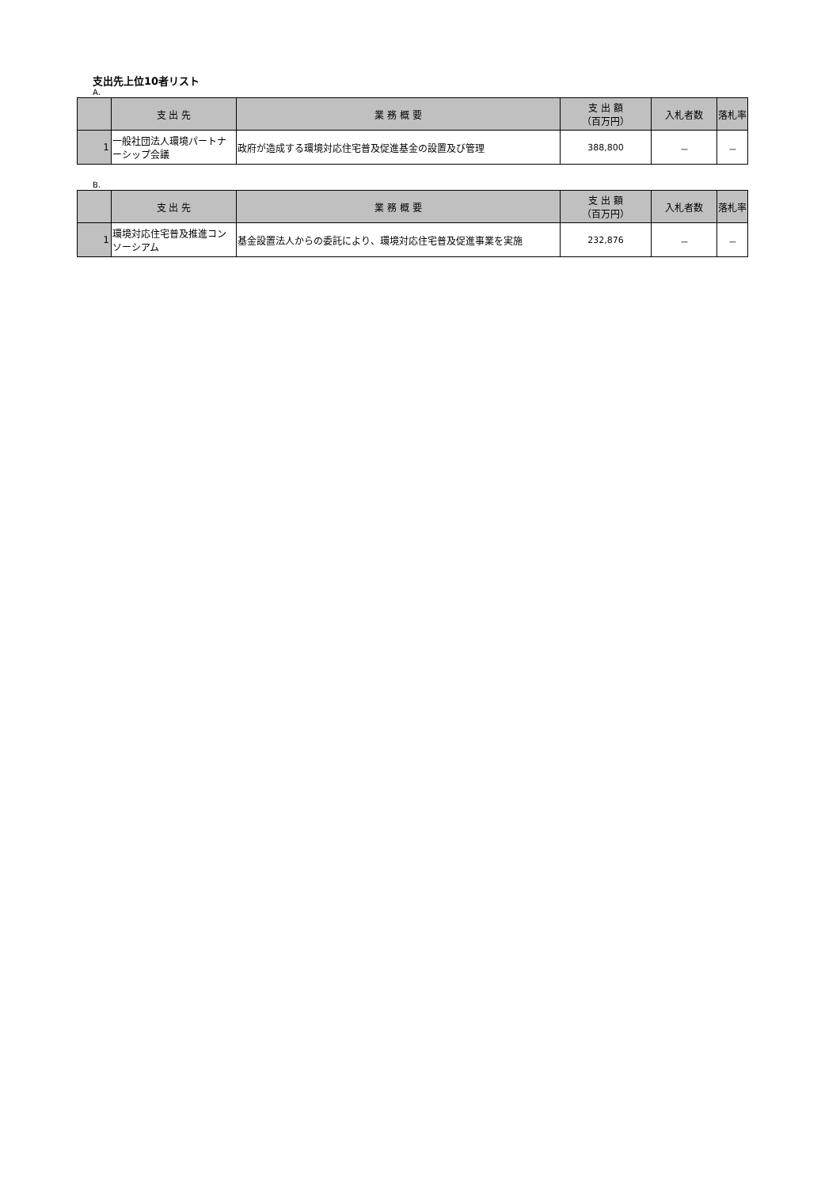支出先上位10者リスト
A.
| | 支 出 先 | 業 務 概 要 | 支 出 額 （百万円） | 入札者数 | 落札率 |
| --- | --- | --- | --- | --- | --- |
| 1 | 一般社団法人環境パートナーシップ会議 | 政府が造成する環境対応住宅普及促進基金の設置及び管理 | 388,800 | － | － |
B.
| | 支 出 先 | 業 務 概 要 | 支 出 額 （百万円） | 入札者数 | 落札率 |
| --- | --- | --- | --- | --- | --- |
| 1 | 環境対応住宅普及推進コンソーシアム | 基金設置法人からの委託により、環境対応住宅普及促進事業を実施 | 232,876 | － | － |